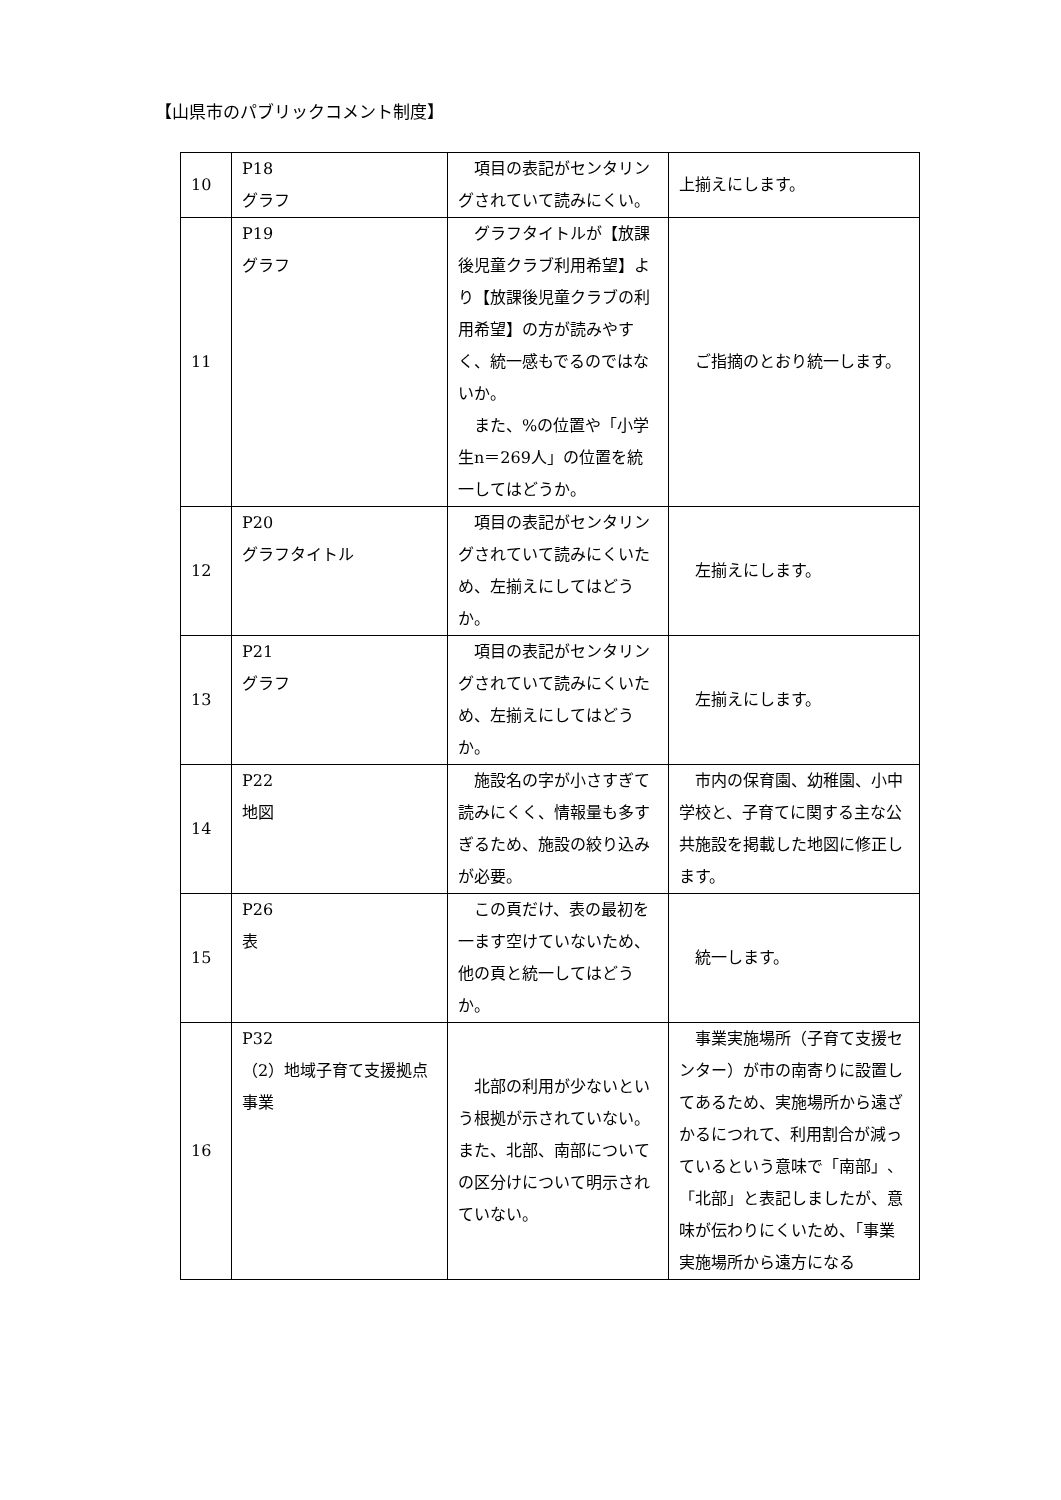【山県市のパブリックコメント制度】
| 10 | P18 グラフ | 項目の表記がセンタリングされていて読みにくい。 | 上揃えにします。 |
| 11 | P19 グラフ | グラフタイトルが【放課後児童クラブ利用希望】より【放課後児童クラブの利用希望】の方が読みやすく、統一感もでるのではないか。 また、%の位置や「小学生n＝269人」の位置を統一してはどうか。 | ご指摘のとおり統一します。 |
| 12 | P20 グラフタイトル | 項目の表記がセンタリングされていて読みにくいため、左揃えにしてはどうか。 | 左揃えにします。 |
| 13 | P21 グラフ | 項目の表記がセンタリングされていて読みにくいため、左揃えにしてはどうか。 | 左揃えにします。 |
| 14 | P22 地図 | 施設名の字が小さすぎて読みにくく、情報量も多すぎるため、施設の絞り込みが必要。 | 市内の保育園、幼稚園、小中学校と、子育てに関する主な公共施設を掲載した地図に修正します。 |
| 15 | P26 表 | この頁だけ、表の最初を一ます空けていないため、他の頁と統一してはどうか。 | 統一します。 |
| 16 | P32 （2）地域子育て支援拠点事業 | 北部の利用が少ないという根拠が示されていない。また、北部、南部についての区分けについて明示されていない。 | 事業実施場所（子育て支援センター）が市の南寄りに設置してあるため、実施場所から遠ざかるにつれて、利用割合が減っているという意味で「南部」、「北部」と表記しましたが、意味が伝わりにくいため、「事業実施場所から遠方になる |